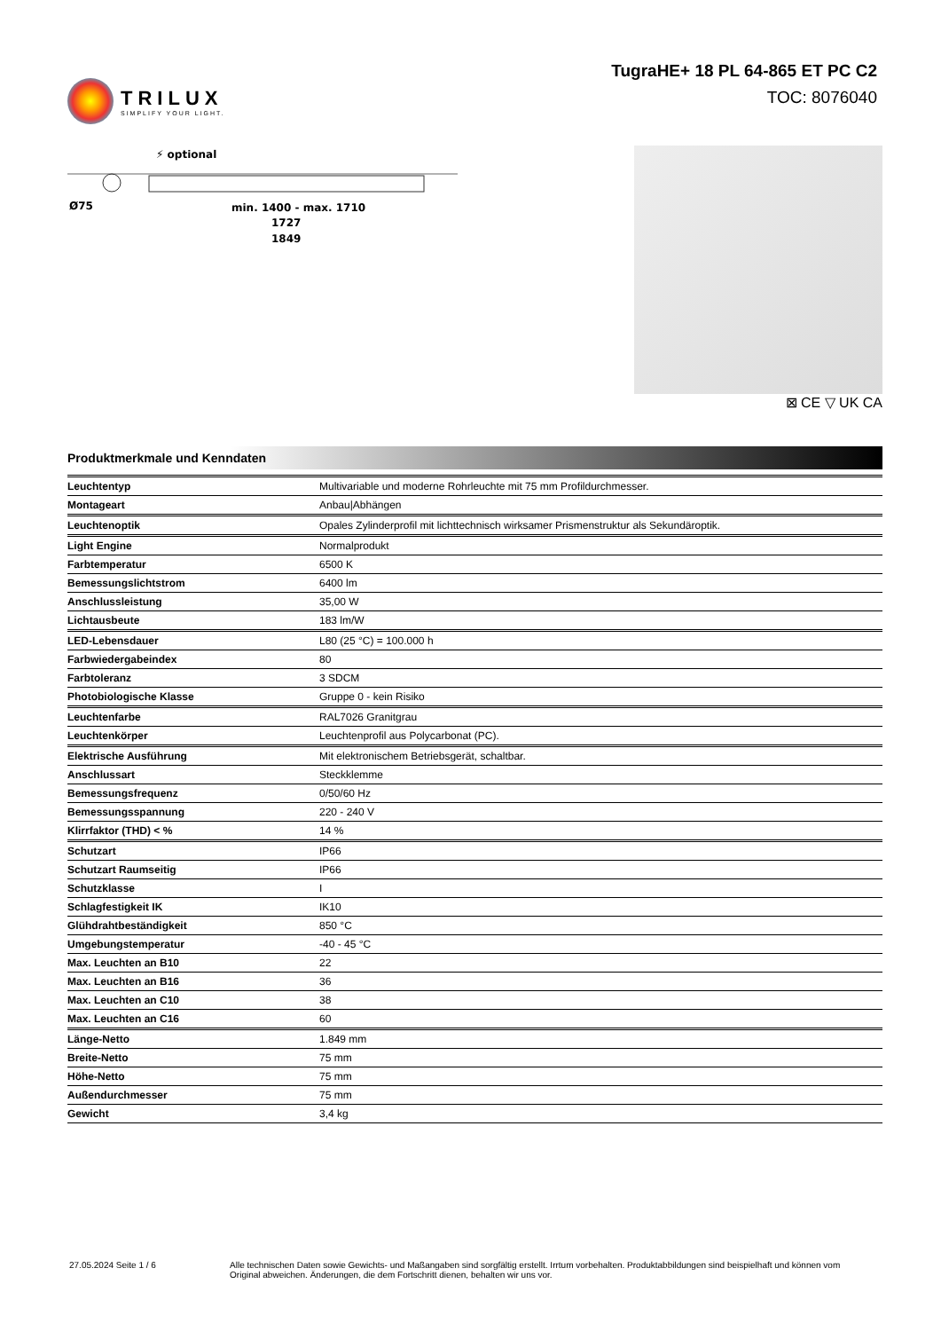TRILUX
SIMPLIFY YOUR LIGHT.
TugraHE+ 18 PL 64-865 ET PC C2
TOC: 8076040
⚡ optional
Ø75
min. 1400 - max. 1710
1727
1849
⊠ CE ▽ UK CA
Produktmerkmale und Kenndaten
| Leuchtentyp | Multivariable und moderne Rohrleuchte mit 75 mm Profildurchmesser. |
| Montageart | Anbau/Abhängen |
| Leuchtenoptik | Opales Zylinderprofil mit lichttechnisch wirksamer Prismenstruktur als Sekundäroptik. |
| Light Engine | Normalprodukt |
| Farbtemperatur | 6500 K |
| Bemessungslichtstrom | 6400 lm |
| Anschlussleistung | 35,00 W |
| Lichtausbeute | 183 lm/W |
| LED-Lebensdauer | L80 (25 °C) = 100.000 h |
| Farbwiedergabeindex | 80 |
| Farbtoleranz | 3 SDCM |
| Photobiologische Klasse | Gruppe 0 - kein Risiko |
| Leuchtenfarbe | RAL7026 Granitgrau |
| Leuchtenkörper | Leuchtenprofil aus Polycarbonat (PC). |
| Elektrische Ausführung | Mit elektronischem Betriebsgerät, schaltbar. |
| Anschlussart | Steckklemme |
| Bemessungsfrequenz | 0/50/60 Hz |
| Bemessungsspannung | 220 - 240 V |
| Klirrfaktor (THD) < % | 14 % |
| Schutzart | IP66 |
| Schutzart Raumseitig | IP66 |
| Schutzklasse | I |
| Schlagfestigkeit IK | IK10 |
| Glühdrahtbeständigkeit | 850 °C |
| Umgebungstemperatur | -40 - 45 °C |
| Max. Leuchten an B10 | 22 |
| Max. Leuchten an B16 | 36 |
| Max. Leuchten an C10 | 38 |
| Max. Leuchten an C16 | 60 |
| Länge-Netto | 1.849 mm |
| Breite-Netto | 75 mm |
| Höhe-Netto | 75 mm |
| Außendurchmesser | 75 mm |
| Gewicht | 3,4 kg |
27.05.2024 Seite 1 / 6 Alle technischen Daten sowie Gewichts- und Maßangaben sind sorgfältig erstellt. Irrtum vorbehalten. Produktabbildungen sind beispielhaft und können vom Original abweichen. Änderungen, die dem Fortschritt dienen, behalten wir uns vor.